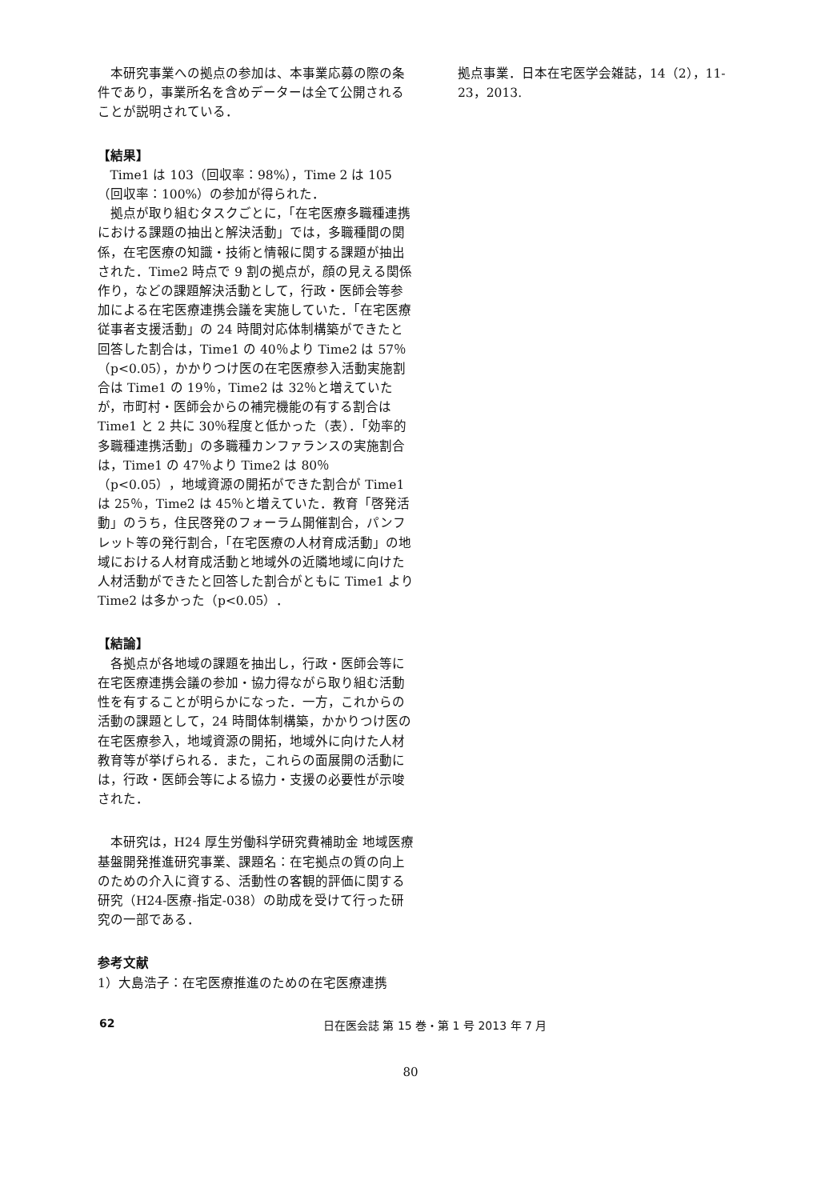本研究事業への拠点の参加は、本事業応募の際の条件であり，事業所名を含めデーターは全て公開されることが説明されている．
【結果】
Time1 は 103（回収率：98%），Time 2 は 105（回収率：100%）の参加が得られた．
拠点が取り組むタスクごとに，「在宅医療多職種連携における課題の抽出と解決活動」では，多職種間の関係，在宅医療の知識・技術と情報に関する課題が抽出された．Time2 時点で 9 割の拠点が，顔の見える関係作り，などの課題解決活動として，行政・医師会等参加による在宅医療連携会議を実施していた．「在宅医療従事者支援活動」の 24 時間対応体制構築ができたと回答した割合は，Time1 の 40％より Time2 は 57％（p<0.05），かかりつけ医の在宅医療参入活動実施割合は Time1 の 19％，Time2 は 32％と増えていたが，市町村・医師会からの補完機能の有する割合は Time1 と 2 共に 30％程度と低かった（表）．「効率的多職種連携活動」の多職種カンファランスの実施割合は，Time1 の 47％より Time2 は 80％（p<0.05），地域資源の開拓ができた割合が Time1 は 25％，Time2 は 45％と増えていた．教育「啓発活動」のうち，住民啓発のフォーラム開催割合，パンフレット等の発行割合，「在宅医療の人材育成活動」の地域における人材育成活動と地域外の近隣地域に向けた人材活動ができたと回答した割合がともに Time1 より Time2 は多かった（p<0.05）．
【結論】
各拠点が各地域の課題を抽出し，行政・医師会等に在宅医療連携会議の参加・協力得ながら取り組む活動性を有することが明らかになった．一方，これからの活動の課題として，24 時間体制構築，かかりつけ医の在宅医療参入，地域資源の開拓，地域外に向けた人材教育等が挙げられる．また，これらの面展開の活動には，行政・医師会等による協力・支援の必要性が示唆された．
本研究は，H24 厚生労働科学研究費補助金 地域医療基盤開発推進研究事業、課題名：在宅拠点の質の向上のための介入に資する、活動性の客観的評価に関する研究（H24-医療-指定-038）の助成を受けて行った研究の一部である．
参考文献
1）大島浩子：在宅医療推進のための在宅医療連携
拠点事業．日本在宅医学会雑誌，14（2），11-23，2013.
62 日在医会誌 第 15 巻・第 1 号 2013 年 7 月
80